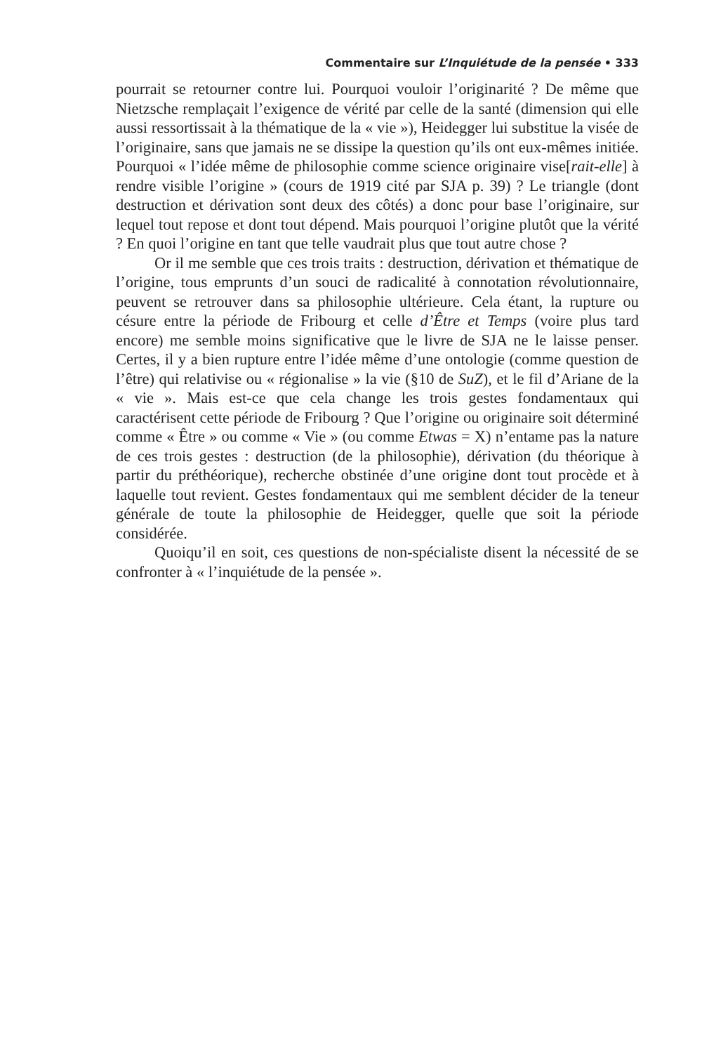Commentaire sur L’Inquiétude de la pensée • 333
pourrait se retourner contre lui. Pourquoi vouloir l’originarité ? De même que Nietzsche remplaçait l’exigence de vérité par celle de la santé (dimension qui elle aussi ressortissait à la thématique de la « vie »), Heidegger lui substitue la visée de l’originaire, sans que jamais ne se dissipe la question qu’ils ont eux-mêmes initiée. Pourquoi « l’idée même de philosophie comme science originaire vise[rait-elle] à rendre visible l’origine » (cours de 1919 cité par SJA p. 39) ? Le triangle (dont destruction et dérivation sont deux des côtés) a donc pour base l’originaire, sur lequel tout repose et dont tout dépend. Mais pourquoi l’origine plutôt que la vérité ? En quoi l’origine en tant que telle vaudrait plus que tout autre chose ?
Or il me semble que ces trois traits : destruction, dérivation et thématique de l’origine, tous emprunts d’un souci de radicalité à connotation révolutionnaire, peuvent se retrouver dans sa philosophie ultérieure. Cela étant, la rupture ou césure entre la période de Fribourg et celle d’Être et Temps (voire plus tard encore) me semble moins significative que le livre de SJA ne le laisse penser. Certes, il y a bien rupture entre l’idée même d’une ontologie (comme question de l’être) qui relativise ou « régionalise » la vie (§10 de SuZ), et le fil d’Ariane de la « vie ». Mais est-ce que cela change les trois gestes fondamentaux qui caractérisent cette période de Fribourg ? Que l’origine ou originaire soit déterminé comme « Être » ou comme « Vie » (ou comme Etwas = X) n’entame pas la nature de ces trois gestes : destruction (de la philosophie), dérivation (du théorique à partir du préthéorique), recherche obstinée d’une origine dont tout procède et à laquelle tout revient. Gestes fondamentaux qui me semblent décider de la teneur générale de toute la philosophie de Heidegger, quelle que soit la période considérée.
Quoiqu’il en soit, ces questions de non-spécialiste disent la nécessité de se confronter à « l’inquiétude de la pensée ».